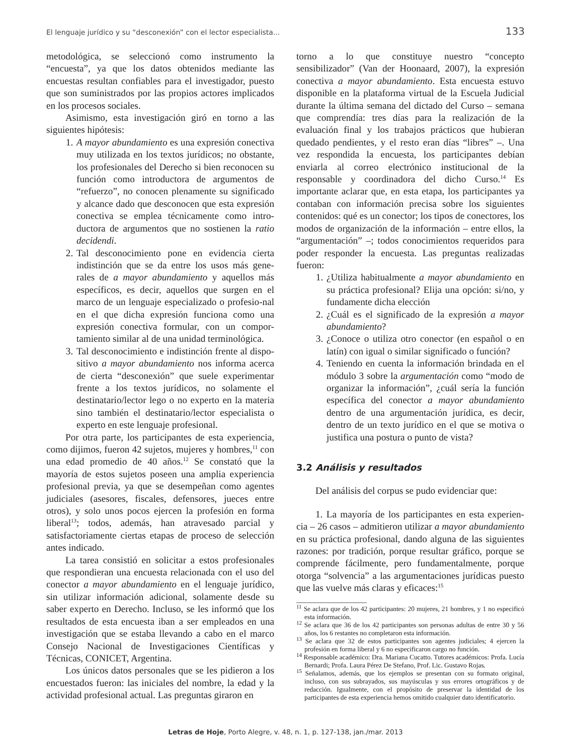El lenguaje jurídico y su “desconexión” con el lector especialista... 133
metodológica, se seleccionó como instrumento la “encuesta”, ya que los datos obtenidos mediante las encuestas resultan confiables para el investigador, puesto que son suministrados por las propios actores implicados en los procesos sociales.
Asimismo, esta investigación giró en torno a las siguientes hipótesis:
1. A mayor abundamiento es una expresión conectiva muy utilizada en los textos jurídicos; no obstante, los profesionales del Derecho si bien reconocen su función como introductora de argumentos de “refuerzo”, no conocen plenamente su significado y alcance dado que desconocen que esta expresión conectiva se emplea técnicamente como intro-ductora de argumentos que no sostienen la ratio decidendi.
2. Tal desconocimiento pone en evidencia cierta indistinción que se da entre los usos más gene-rales de a mayor abundamiento y aquellos más específicos, es decir, aquellos que surgen en el marco de un lenguaje especializado o profesio-nal en el que dicha expresión funciona como una expresión conectiva formular, con un compor-tamiento similar al de una unidad terminológica.
3. Tal desconocimiento e indistinción frente al dispo-sitivo a mayor abundamiento nos informa acerca de cierta “desconexión” que suele experimentar frente a los textos jurídicos, no solamente el destinatario/lector lego o no experto en la materia sino también el destinatario/lector especialista o experto en este lenguaje profesional.
Por otra parte, los participantes de esta experiencia, como dijimos, fueron 42 sujetos, mujeres y hombres,<sup>11</sup> con una edad promedio de 40 años.<sup>12</sup> Se constató que la mayoría de estos sujetos poseen una amplia experiencia profesional previa, ya que se desempeñan como agentes judiciales (asesores, fiscales, defensores, jueces entre otros), y solo unos pocos ejercen la profesión en forma liberal<sup>13</sup>; todos, además, han atravesado parcial y satisfactoriamente ciertas etapas de proceso de selección antes indicado.
La tarea consistió en solicitar a estos profesionales que respondieran una encuesta relacionada con el uso del conector a mayor abundamiento en el lenguaje jurídico, sin utilizar información adicional, solamente desde su saber experto en Derecho. Incluso, se les informó que los resultados de esta encuesta iban a ser empleados en una investigación que se estaba llevando a cabo en el marco Consejo Nacional de Investigaciones Científicas y Técnicas, CONICET, Argentina.
Los únicos datos personales que se les pidieron a los encuestados fueron: las iniciales del nombre, la edad y la actividad profesional actual. Las preguntas giraron en
torno a lo que constituye nuestro “concepto sensibilizador” (Van der Hoonaard, 2007), la expresión conectiva a mayor abundamiento. Esta encuesta estuvo disponible en la plataforma virtual de la Escuela Judicial durante la última semana del dictado del Curso – semana que comprendía: tres días para la realización de la evaluación final y los trabajos prácticos que hubieran quedado pendientes, y el resto eran días “libres” –. Una vez respondida la encuesta, los participantes debían enviarla al correo electrónico institucional de la responsable y coordinadora del dicho Curso.<sup>14</sup> Es importante aclarar que, en esta etapa, los participantes ya contaban con información precisa sobre los siguientes contenidos: qué es un conector; los tipos de conectores, los modos de organización de la información – entre ellos, la “argumentación” –; todos conocimientos requeridos para poder responder la encuesta. Las preguntas realizadas fueron:
1. ¿Utiliza habitualmente a mayor abundamiento en su práctica profesional? Elija una opción: si/no, y fundamente dicha elección
2. ¿Cuál es el significado de la expresión a mayor abundamiento?
3. ¿Conoce o utiliza otro conector (en español o en latín) con igual o similar significado o función?
4. Teniendo en cuenta la información brindada en el módulo 3 sobre la argumentación como “modo de organizar la información”, ¿cuál sería la función específica del conector a mayor abundamiento dentro de una argumentación jurídica, es decir, dentro de un texto jurídico en el que se motiva o justifica una postura o punto de vista?
3.2 Análisis y resultados
Del análisis del corpus se pudo evidenciar que:
1. La mayoría de los participantes en esta experien-cia – 26 casos – admitieron utilizar a mayor abundamiento en su práctica profesional, dando alguna de las siguientes razones: por tradición, porque resultar gráfico, porque se comprende fácilmente, pero fundamentalmente, porque otorga “solvencia” a las argumentaciones jurídicas puesto que las vuelve más claras y eficaces:<sup>15</sup>
<sup>11</sup> Se aclara que de los 42 participantes: 20 mujeres, 21 hombres, y 1 no especificó esta información.
<sup>12</sup> Se aclara que 36 de los 42 participantes son personas adultas de entre 30 y 56 años, los 6 restantes no completaron esta información.
<sup>13</sup> Se aclara que 32 de estos participantes son agentes judiciales; 4 ejercen la profesión en forma liberal y 6 no especificaron cargo no función.
<sup>14</sup> Responsable académico: Dra. Mariana Cucatto. Tutores académicos: Profa. Lucía Bernardi; Profa. Laura Pérez De Stefano, Prof. Lic. Gustavo Rojas.
<sup>15</sup> Señalamos, además, que los ejemplos se presentan con su formato original, incluso, con sus subrayados, sus mayúsculas y sus errores ortográficos y de redacción. Igualmente, con el propósito de preservar la identidad de los participantes de esta experiencia hemos omitido cualquier dato identificatorio.
Letras de Hoje, Porto Alegre, v. 48, n. 1, p. 127-138, jan./mar. 2013